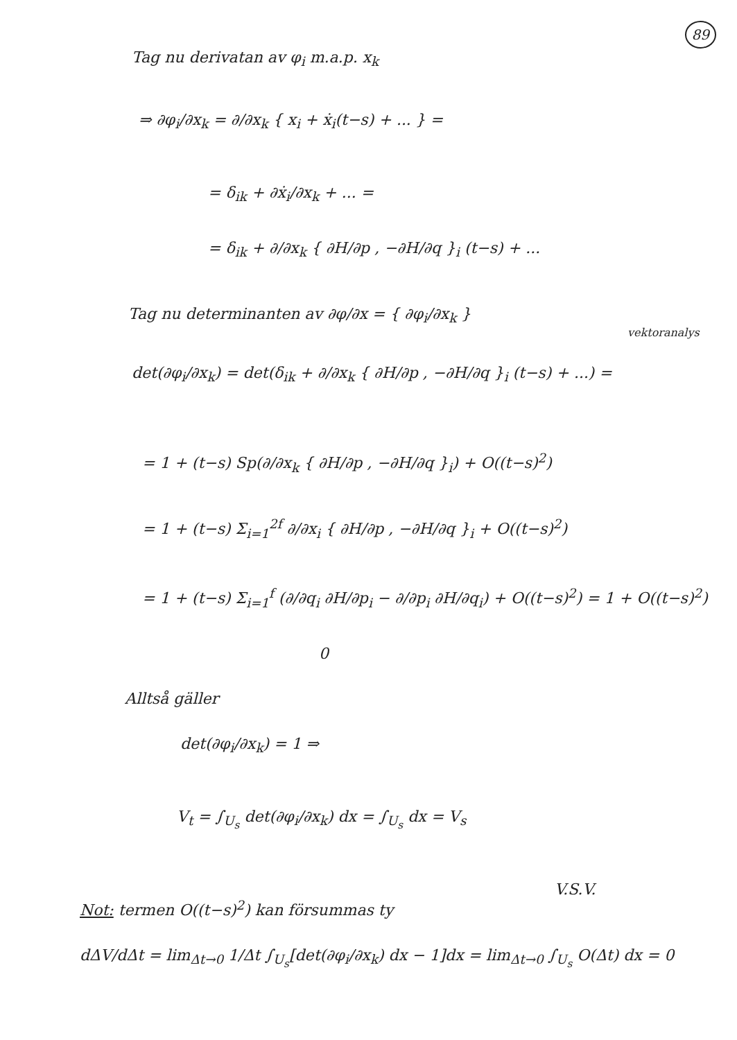89
Tag nu derivatan av φ<sub>i</sub> m.a.p. x<sub>k</sub>
⇒ ∂φ<sub>i</sub>/∂x<sub>k</sub> = ∂/∂x<sub>k</sub> { x<sub>i</sub> + ẋ<sub>i</sub>(t−s) + ... } =
= δ<sub>ik</sub> + ∂ẋ<sub>i</sub>/∂x<sub>k</sub> + ... =
= δ<sub>ik</sub> + ∂/∂x<sub>k</sub> { ∂H/∂p , −∂H/∂q }<sub>i</sub> (t−s) + ...
Tag nu determinanten av ∂φ/∂x = { ∂φ<sub>i</sub>/∂x<sub>k</sub> }
vektoranalys
det(∂φ<sub>i</sub>/∂x<sub>k</sub>) = det(δ<sub>ik</sub> + ∂/∂x<sub>k</sub> { ∂H/∂p , −∂H/∂q }<sub>i</sub> (t−s) + ...) =
= 1 + (t−s) Sp(∂/∂x<sub>k</sub> { ∂H/∂p , −∂H/∂q }<sub>i</sub>) + O((t−s)<sup>2</sup>)
= 1 + (t−s) Σ<sub>i=1</sub><sup>2f</sup> ∂/∂x<sub>i</sub> { ∂H/∂p , −∂H/∂q }<sub>i</sub> + O((t−s)<sup>2</sup>)
= 1 + (t−s) Σ<sub>i=1</sub><sup>f</sup> (∂/∂q<sub>i</sub> ∂H/∂p<sub>i</sub> − ∂/∂p<sub>i</sub> ∂H/∂q<sub>i</sub>) + O((t−s)<sup>2</sup>) = 1 + O((t−s)<sup>2</sup>)
0
Alltså gäller
det(∂φ<sub>i</sub>/∂x<sub>k</sub>) = 1 ⇒
V<sub>t</sub> = ∫<sub>U<sub>s</sub></sub> det(∂φ<sub>i</sub>/∂x<sub>k</sub>) dx = ∫<sub>U<sub>s</sub></sub> dx = V<sub>s</sub>
V.S.V.
Not: termen O((t−s)<sup>2</sup>) kan försummas ty
dΔV/dΔt = lim<sub>Δt→0</sub> 1/Δt ∫<sub>U<sub>s</sub></sub>[det(∂φ<sub>i</sub>/∂x<sub>k</sub>) dx − 1]dx = lim<sub>Δt→0</sub> ∫<sub>U<sub>s</sub></sub> O(Δt) dx = 0